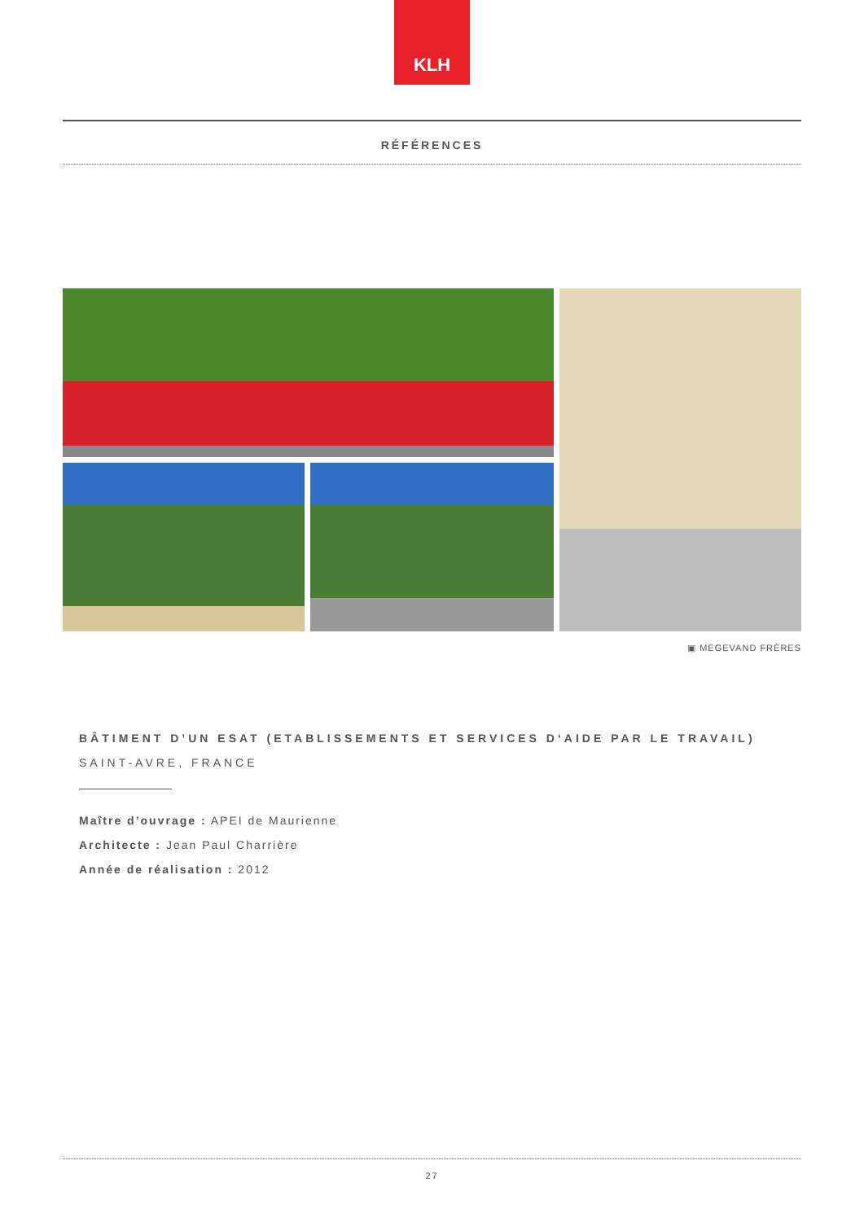KLH
RÉFÉRENCES
▣ MEGEVAND FRÈRES
BÂTIMENT D’UN ESAT (ETABLISSEMENTS ET SERVICES D‘AIDE PAR LE TRAVAIL)
SAINT-AVRE, FRANCE
Maître d’ouvrage : APEI de Maurienne
Architecte : Jean Paul Charrière
Année de réalisation : 2012
27